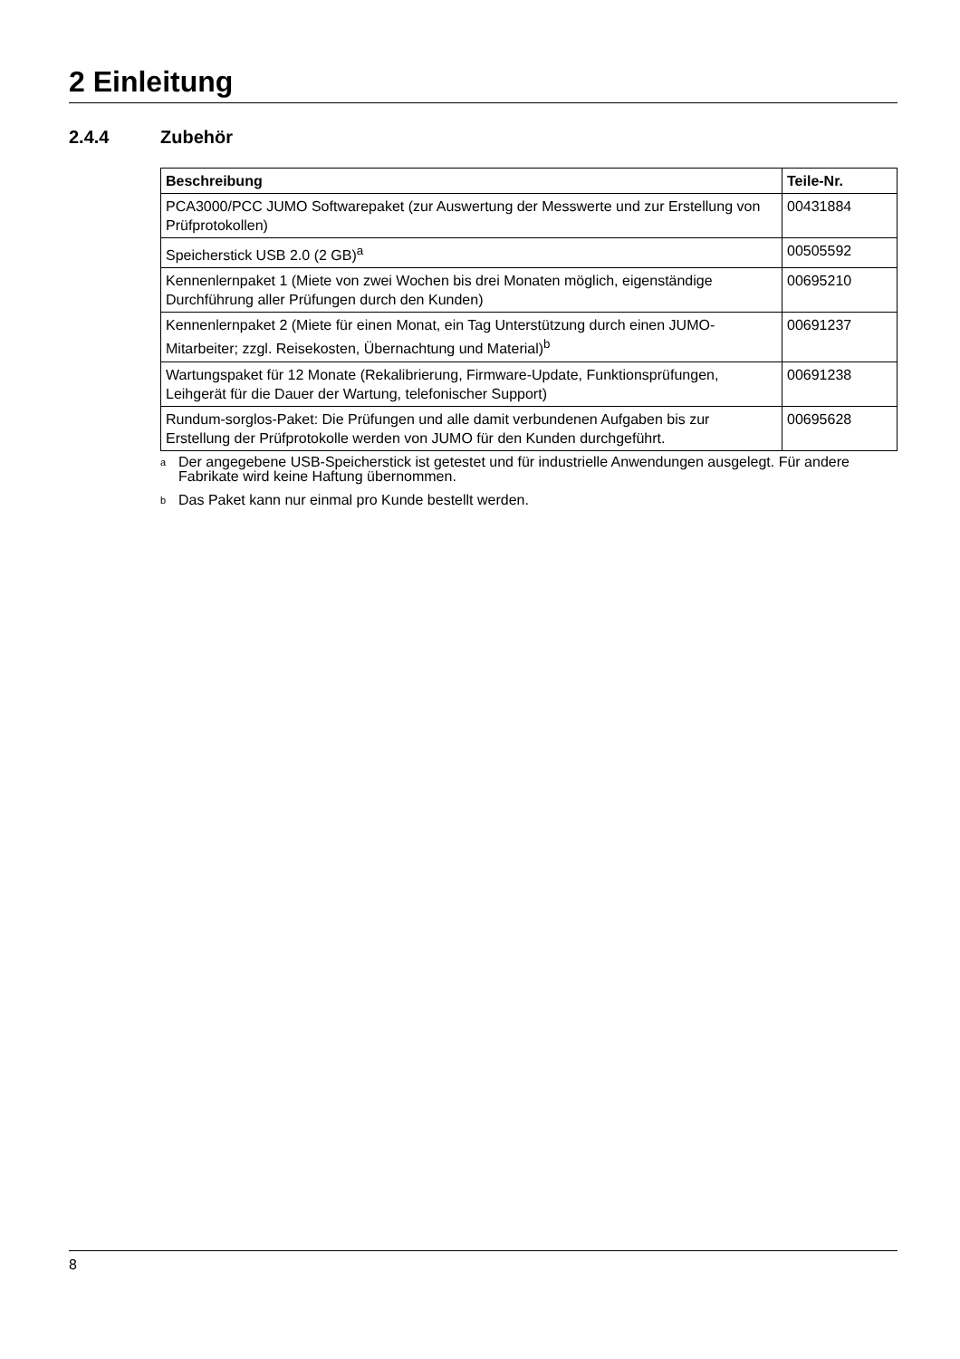2 Einleitung
2.4.4 Zubehör
| Beschreibung | Teile-Nr. |
| --- | --- |
| PCA3000/PCC JUMO Softwarepaket (zur Auswertung der Messwerte und zur Erstellung von Prüfprotokollen) | 00431884 |
| Speicherstick USB 2.0 (2 GB)<sup>a</sup> | 00505592 |
| Kennenlernpaket 1 (Miete von zwei Wochen bis drei Monaten möglich, eigenständige Durchführung aller Prüfungen durch den Kunden) | 00695210 |
| Kennenlernpaket 2 (Miete für einen Monat, ein Tag Unterstützung durch einen JUMO-Mitarbeiter; zzgl. Reisekosten, Übernachtung und Material)<sup>b</sup> | 00691237 |
| Wartungspaket für 12 Monate (Rekalibrierung, Firmware-Update, Funktionsprüfungen, Leihgerät für die Dauer der Wartung, telefonischer Support) | 00691238 |
| Rundum-sorglos-Paket: Die Prüfungen und alle damit verbundenen Aufgaben bis zur Erstellung der Prüfprotokolle werden von JUMO für den Kunden durchgeführt. | 00695628 |
<sup>a</sup>
Der angegebene USB-Speicherstick ist getestet und für industrielle Anwendungen ausgelegt. Für andere Fabrikate wird keine Haftung übernommen.
<sup>b</sup>
Das Paket kann nur einmal pro Kunde bestellt werden.
8